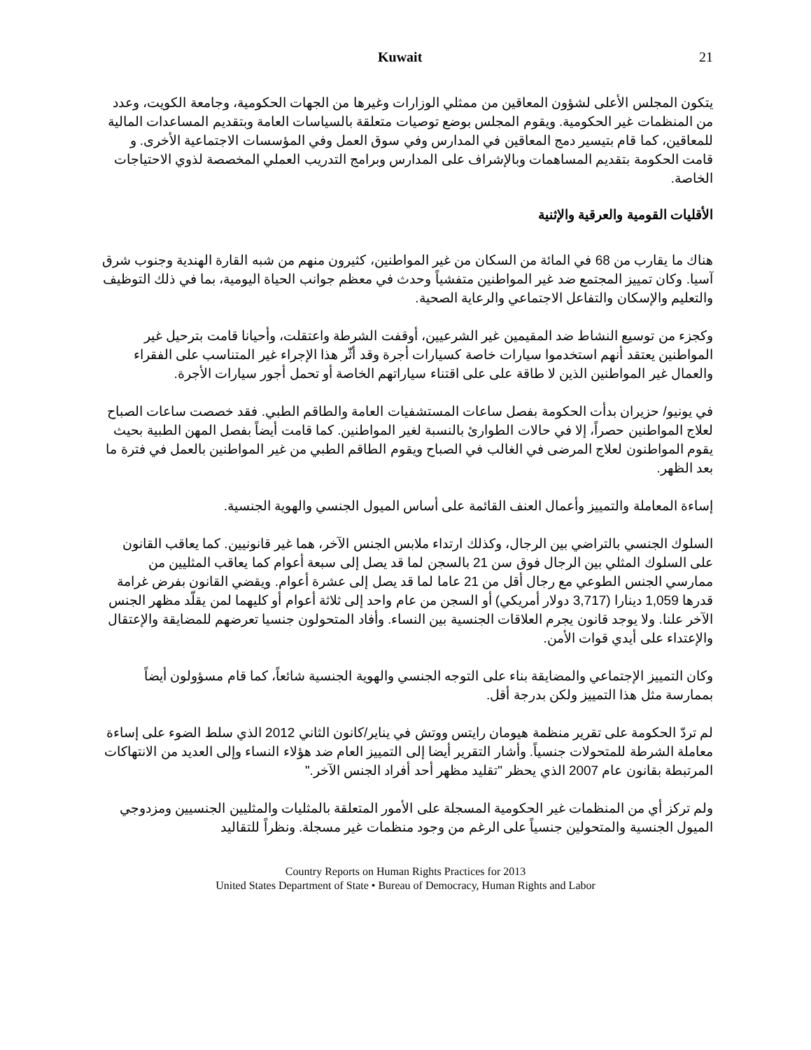Kuwait 21
يتكون المجلس الأعلى لشؤون المعاقين من ممثلي الوزارات وغيرها من الجهات الحكومية، وجامعة الكويت، وعدد من المنظمات غير الحكومية. ويقوم المجلس بوضع توصيات متعلقة بالسياسات العامة وبتقديم المساعدات المالية للمعاقين، كما قام بتيسير دمج المعاقين في المدارس وفي سوق العمل وفي المؤسسات الاجتماعية الأخرى. و قامت الحكومة بتقديم المساهمات وبالإشراف على المدارس وبرامج التدريب العملي المخصصة لذوي الاحتياجات الخاصة.
الأقليات القومية والعرقية والإثنية
هناك ما يقارب من 68 في المائة من السكان من غير المواطنين، كثيرون منهم من شبه القارة الهندية وجنوب شرق آسيا. وكان تمييز المجتمع ضد غير المواطنين متفشياً وحدث في معظم جوانب الحياة اليومية، بما في ذلك التوظيف والتعليم والإسكان والتفاعل الاجتماعي والرعاية الصحية.
وكجزء من توسيع النشاط ضد المقيمين غير الشرعيين، أوقفت الشرطة واعتقلت، وأحيانا قامت بترحيل غير المواطنين يعتقد أنهم استخدموا سيارات خاصة كسيارات أجرة وقد أثّر هذا الإجراء غير المتناسب على الفقراء والعمال غير المواطنين الذين لا طاقة على على اقتناء سياراتهم الخاصة أو تحمل أجور سيارات الأجرة.
في يونيو/ حزيران بدأت الحكومة بفصل ساعات المستشفيات العامة والطاقم الطبي. فقد خصصت ساعات الصباح لعلاج المواطنين حصراً، إلا في حالات الطوارئ بالنسبة لغير المواطنين. كما قامت أيضاً بفصل المهن الطبية بحيث يقوم المواطنون لعلاج المرضى في الغالب في الصباح ويقوم الطاقم الطبي من غير المواطنين بالعمل في فترة ما بعد الظهر.
إساءة المعاملة والتمييز وأعمال العنف القائمة على أساس الميول الجنسي والهوية الجنسية.
السلوك الجنسي بالتراضي بين الرجال، وكذلك ارتداء ملابس الجنس الآخر، هما غير قانونيين. كما يعاقب القانون على السلوك المثلي بين الرجال فوق سن 21 بالسجن لما قد يصل إلى سبعة أعوام كما يعاقب المثليين من ممارسي الجنس الطوعي مع رجال أقل من 21 عاما لما قد يصل إلى عشرة أعوام. ويقضي القانون بفرض غرامة قدرها 1,059 دينارا (3,717 دولار أمريكي) أو السجن من عام واحد إلى ثلاثة أعوام أو كليهما لمن يقلّد مظهر الجنس الآخر علنا. ولا يوجد قانون يجرم العلاقات الجنسية بين النساء. وأفاد المتحولون جنسيا تعرضهم للمضايقة والإعتقال والإعتداء على أيدي قوات الأمن.
وكان التمييز الإجتماعي والمضايقة بناء على التوجه الجنسي والهوية الجنسية شائعاً، كما قام مسؤولون أيضاً بممارسة مثل هذا التمييز ولكن بدرجة أقل.
لم تردّ الحكومة على تقرير منظمة هيومان رايتس ووتش في يناير/كانون الثاني 2012 الذي سلط الضوء على إساءة معاملة الشرطة للمتحولات جنسياً. وأشار التقرير أيضا إلى التمييز العام ضد هؤلاء النساء وإلى العديد من الانتهاكات المرتبطة بقانون عام 2007 الذي يحظر "تقليد مظهر أحد أفراد الجنس الآخر."
ولم تركز أي من المنظمات غير الحكومية المسجلة على الأمور المتعلقة بالمثليات والمثليين الجنسيين ومزدوجي الميول الجنسية والمتحولين جنسياً على الرغم من وجود منظمات غير مسجلة. ونظراً للتقاليد
Country Reports on Human Rights Practices for 2013
United States Department of State • Bureau of Democracy, Human Rights and Labor